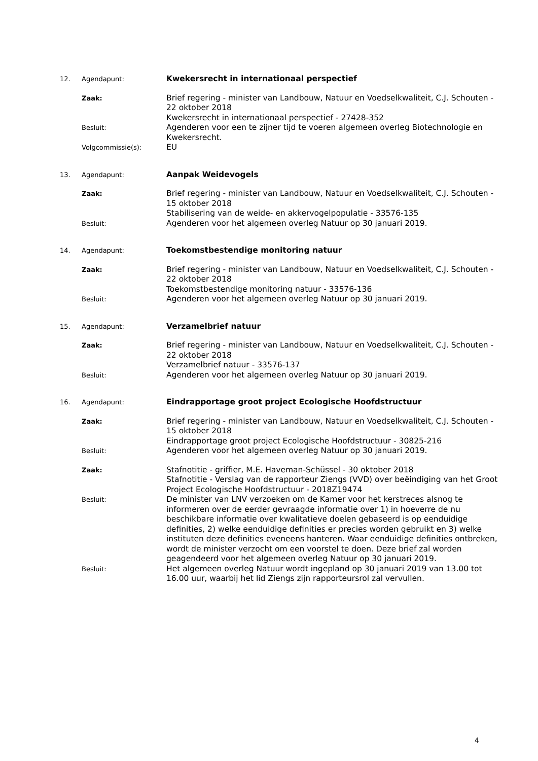12. Agendapunt:
Kwekersrecht in internationaal perspectief
Zaak:
Brief regering - minister van Landbouw, Natuur en Voedselkwaliteit, C.J. Schouten - 22 oktober 2018
Kwekersrecht in internationaal perspectief - 27428-352
Besluit:
Agenderen voor een te zijner tijd te voeren algemeen overleg Biotechnologie en Kwekersrecht.
Volgcommissie(s):
EU
13. Agendapunt:
Aanpak Weidevogels
Zaak:
Brief regering - minister van Landbouw, Natuur en Voedselkwaliteit, C.J. Schouten - 15 oktober 2018
Stabilisering van de weide- en akkervogelpopulatie - 33576-135
Besluit:
Agenderen voor het algemeen overleg Natuur op 30 januari 2019.
14. Agendapunt:
Toekomstbestendige monitoring natuur
Zaak:
Brief regering - minister van Landbouw, Natuur en Voedselkwaliteit, C.J. Schouten - 22 oktober 2018
Toekomstbestendige monitoring natuur - 33576-136
Besluit:
Agenderen voor het algemeen overleg Natuur op 30 januari 2019.
15. Agendapunt:
Verzamelbrief natuur
Zaak:
Brief regering - minister van Landbouw, Natuur en Voedselkwaliteit, C.J. Schouten - 22 oktober 2018
Verzamelbrief natuur - 33576-137
Besluit:
Agenderen voor het algemeen overleg Natuur op 30 januari 2019.
16. Agendapunt:
Eindrapportage groot project Ecologische Hoofdstructuur
Zaak:
Brief regering - minister van Landbouw, Natuur en Voedselkwaliteit, C.J. Schouten - 15 oktober 2018
Eindrapportage groot project Ecologische Hoofdstructuur - 30825-216
Besluit:
Agenderen voor het algemeen overleg Natuur op 30 januari 2019.
Zaak:
Stafnotitie - griffier, M.E. Haveman-Schüssel - 30 oktober 2018
Stafnotitie - Verslag van de rapporteur Ziengs (VVD) over beëindiging van het Groot Project Ecologische Hoofdstructuur - 2018Z19474
Besluit:
De minister van LNV verzoeken om de Kamer voor het kerstreces alsnog te informeren over de eerder gevraagde informatie over 1) in hoeverre de nu beschikbare informatie over kwalitatieve doelen gebaseerd is op eenduidige definities, 2) welke eenduidige definities er precies worden gebruikt en 3) welke instituten deze definities eveneens hanteren. Waar eenduidige definities ontbreken, wordt de minister verzocht om een voorstel te doen. Deze brief zal worden geagendeerd voor het algemeen overleg Natuur op 30 januari 2019.
Besluit:
Het algemeen overleg Natuur wordt ingepland op 30 januari 2019 van 13.00 tot 16.00 uur, waarbij het lid Ziengs zijn rapporteursrol zal vervullen.
4